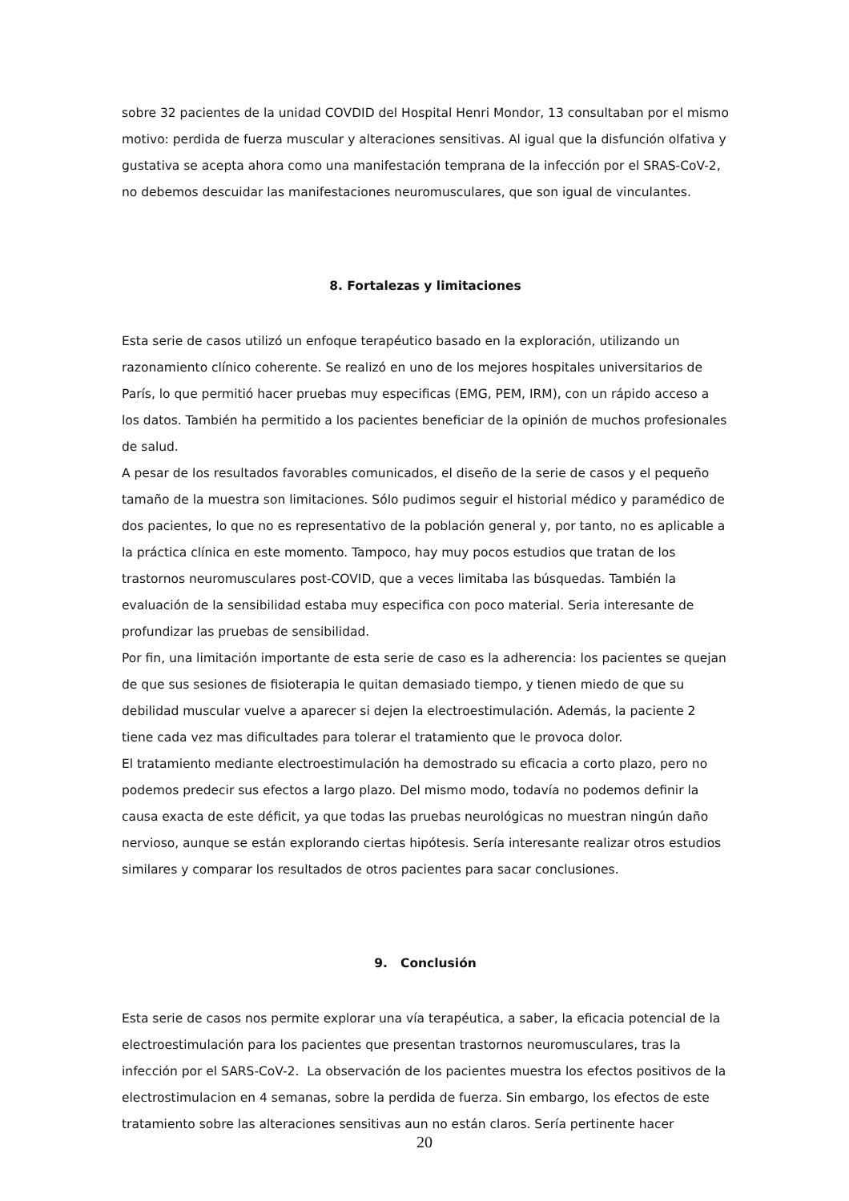sobre 32 pacientes de la unidad COVDID del Hospital Henri Mondor, 13 consultaban por el mismo motivo: perdida de fuerza muscular y alteraciones sensitivas. Al igual que la disfunción olfativa y gustativa se acepta ahora como una manifestación temprana de la infección por el SRAS-CoV-2, no debemos descuidar las manifestaciones neuromusculares, que son igual de vinculantes.
8. Fortalezas y limitaciones
Esta serie de casos utilizó un enfoque terapéutico basado en la exploración, utilizando un razonamiento clínico coherente. Se realizó en uno de los mejores hospitales universitarios de París, lo que permitió hacer pruebas muy especificas (EMG, PEM, IRM), con un rápido acceso a los datos. También ha permitido a los pacientes beneficiar de la opinión de muchos profesionales de salud.
A pesar de los resultados favorables comunicados, el diseño de la serie de casos y el pequeño tamaño de la muestra son limitaciones. Sólo pudimos seguir el historial médico y paramédico de dos pacientes, lo que no es representativo de la población general y, por tanto, no es aplicable a la práctica clínica en este momento. Tampoco, hay muy pocos estudios que tratan de los trastornos neuromusculares post-COVID, que a veces limitaba las búsquedas. También la evaluación de la sensibilidad estaba muy especifica con poco material. Seria interesante de profundizar las pruebas de sensibilidad.
Por fin, una limitación importante de esta serie de caso es la adherencia: los pacientes se quejan de que sus sesiones de fisioterapia le quitan demasiado tiempo, y tienen miedo de que su debilidad muscular vuelve a aparecer si dejen la electroestimulación. Además, la paciente 2 tiene cada vez mas dificultades para tolerar el tratamiento que le provoca dolor.
El tratamiento mediante electroestimulación ha demostrado su eficacia a corto plazo, pero no podemos predecir sus efectos a largo plazo. Del mismo modo, todavía no podemos definir la causa exacta de este déficit, ya que todas las pruebas neurológicas no muestran ningún daño nervioso, aunque se están explorando ciertas hipótesis. Sería interesante realizar otros estudios similares y comparar los resultados de otros pacientes para sacar conclusiones.
9. Conclusión
Esta serie de casos nos permite explorar una vía terapéutica, a saber, la eficacia potencial de la electroestimulación para los pacientes que presentan trastornos neuromusculares, tras la infección por el SARS-CoV-2. La observación de los pacientes muestra los efectos positivos de la electrostimulacion en 4 semanas, sobre la perdida de fuerza. Sin embargo, los efectos de este tratamiento sobre las alteraciones sensitivas aun no están claros. Sería pertinente hacer
20